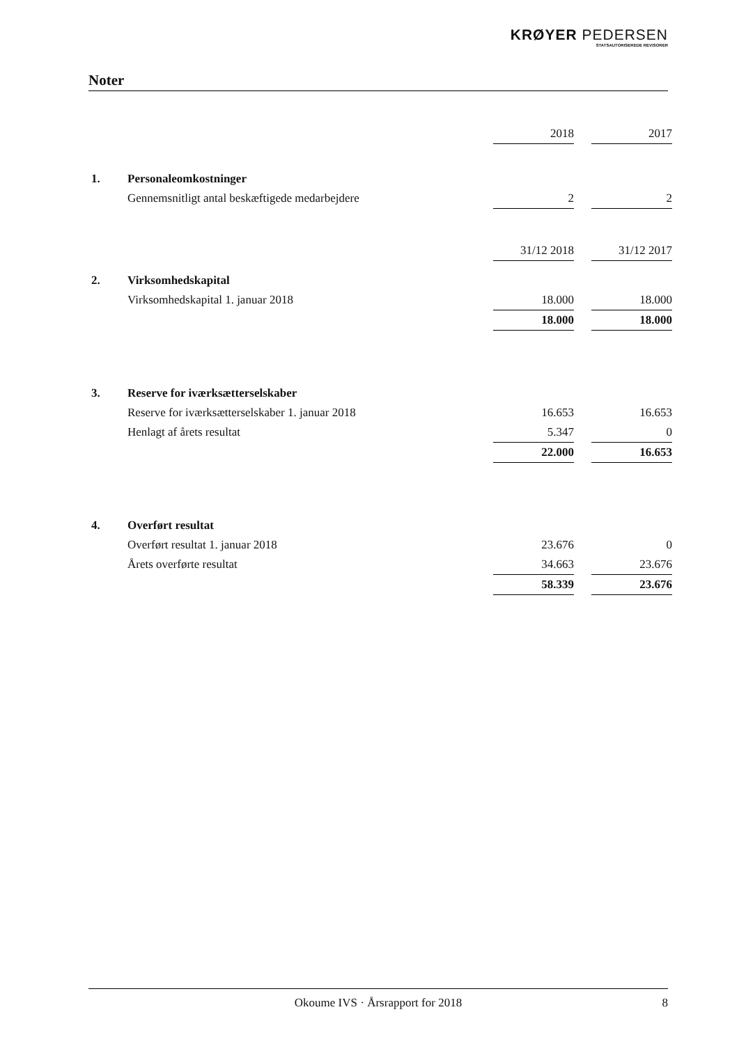KRØYER PEDERSEN
STATSAUTORISEREDE REVISORER
Noter
| | | 2018 | | 2017 |
| 1. | Personaleomkostninger | | | |
| | Gennemsnitligt antal beskæftigede medarbejdere | 2 | | 2 |
| | | 31/12 2018 | | 31/12 2017 |
| 2. | Virksomhedskapital | | | |
| | Virksomhedskapital 1. januar 2018 | 18.000 | | 18.000 |
| | | 18.000 | | 18.000 |
| 3. | Reserve for iværksætterselskaber | | | |
| | Reserve for iværksætterselskaber 1. januar 2018 | 16.653 | | 16.653 |
| | Henlagt af årets resultat | 5.347 | | 0 |
| | | 22.000 | | 16.653 |
| 4. | Overført resultat | | | |
| | Overført resultat 1. januar 2018 | 23.676 | | 0 |
| | Årets overførte resultat | 34.663 | | 23.676 |
| | | 58.339 | | 23.676 |
Okoume IVS · Årsrapport for 2018 8